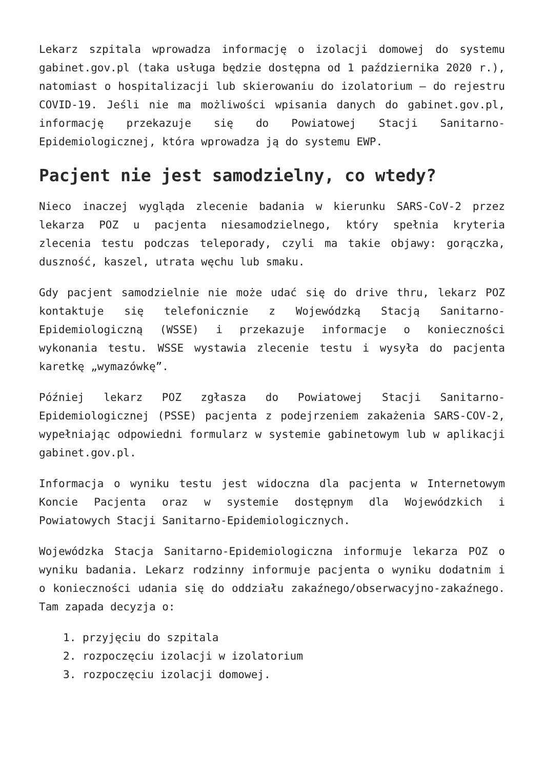Lekarz szpitala wprowadza informację o izolacji domowej do systemu gabinet.gov.pl (taka usługa będzie dostępna od 1 października 2020 r.), natomiast o hospitalizacji lub skierowaniu do izolatorium – do rejestru COVID-19. Jeśli nie ma możliwości wpisania danych do gabinet.gov.pl, informację przekazuje się do Powiatowej Stacji Sanitarno-Epidemiologicznej, która wprowadza ją do systemu EWP.
Pacjent nie jest samodzielny, co wtedy?
Nieco inaczej wygląda zlecenie badania w kierunku SARS-CoV-2 przez lekarza POZ u pacjenta niesamodzielnego, który spełnia kryteria zlecenia testu podczas teleporady, czyli ma takie objawy: gorączka, duszność, kaszel, utrata węchu lub smaku.
Gdy pacjent samodzielnie nie może udać się do drive thru, lekarz POZ kontaktuje się telefonicznie z Wojewódzką Stacją Sanitarno-Epidemiologiczną (WSSE) i przekazuje informacje o konieczności wykonania testu. WSSE wystawia zlecenie testu i wysyła do pacjenta karetkę „wymazówkę”.
Później lekarz POZ zgłasza do Powiatowej Stacji Sanitarno-Epidemiologicznej (PSSE) pacjenta z podejrzeniem zakażenia SARS-COV-2, wypełniając odpowiedni formularz w systemie gabinetowym lub w aplikacji gabinet.gov.pl.
Informacja o wyniku testu jest widoczna dla pacjenta w Internetowym Koncie Pacjenta oraz w systemie dostępnym dla Wojewódzkich i Powiatowych Stacji Sanitarno-Epidemiologicznych.
Wojewódzka Stacja Sanitarno-Epidemiologiczna informuje lekarza POZ o wyniku badania. Lekarz rodzinny informuje pacjenta o wyniku dodatnim i o konieczności udania się do oddziału zakaźnego/obserwacyjno-zakaźnego. Tam zapada decyzja o:
1. przyjęciu do szpitala
2. rozpoczęciu izolacji w izolatorium
3. rozpoczęciu izolacji domowej.